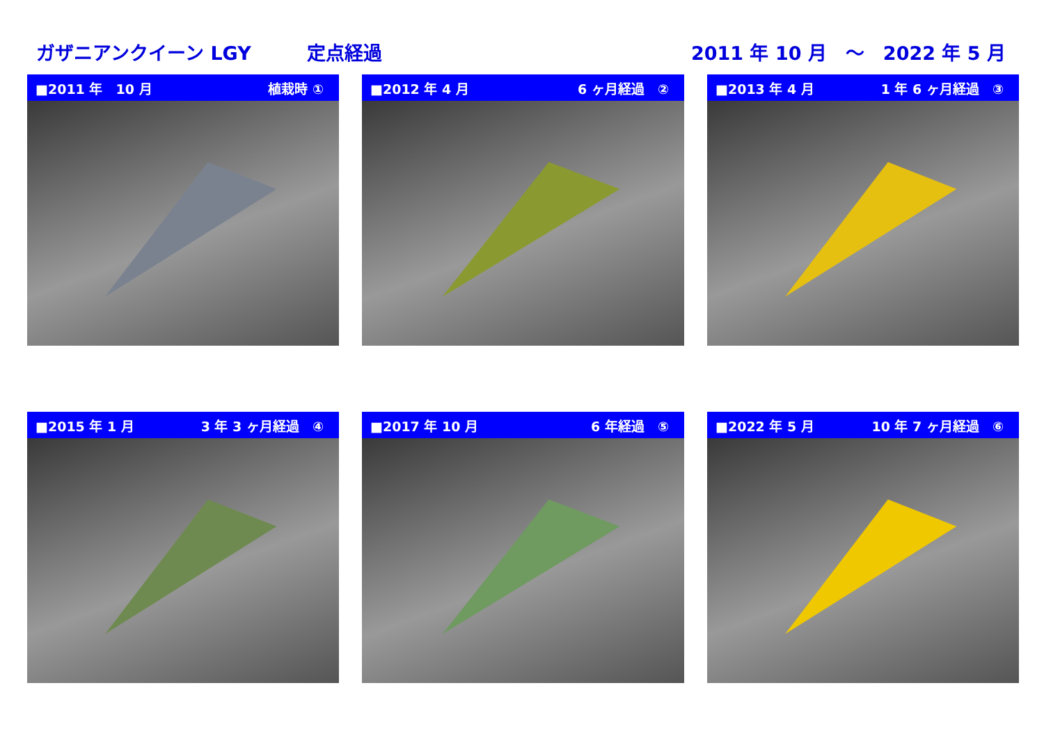ガザニアンクイーン LGY 定点経過 2011 年 10 月　～　2022 年 5 月
■2011 年　10 月 植栽時 ①
■2012 年 4 月 6 ヶ月経過　②
■2013 年 4 月 1 年 6 ヶ月経過　③
■2015 年 1 月 3 年 3 ヶ月経過　④
■2017 年 10 月 6 年経過　⑤
■2022 年 5 月 10 年 7 ヶ月経過　⑥